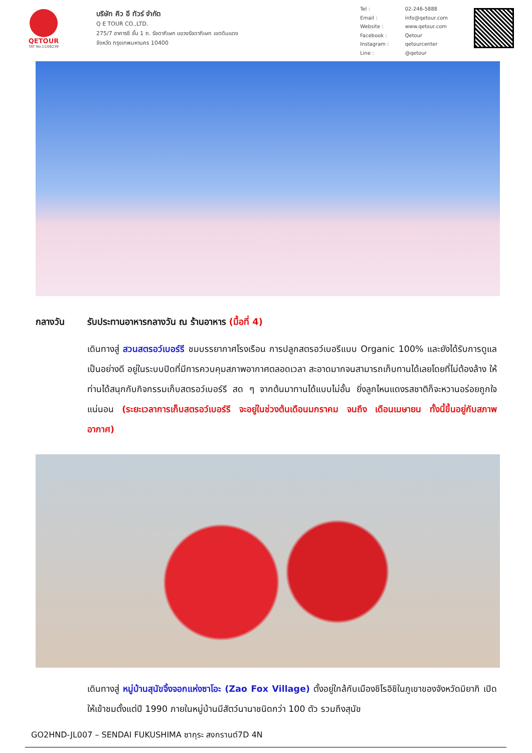QETOUR
TAT No.11/06239
บริษัท คิว อี ทัวร์ จำกัด
Q E TOUR CO.,LTD.
275/7 อาคารซี ชั้น 1 ถ. รัชดาภิเษก แขวงรัชดาภิเษก เขตดินแดง
จังหวัด กรุงเทพมหานคร 10400
| Tel : | 02-246-5888 |
| Email : | info@qetour.com |
| Website : | www.qetour.com |
| Facebook : | Qetour |
| Instagram : | qetourcenter |
| Line : | @qetour |
กลางวัน รับประทานอาหารกลางวัน ณ ร้านอาหาร (มื้อที่ 4)
เดินทางสู่ สวนสตรอว์เบอร์รี ชมบรรยากาศโรงเรือน การปลูกสตรอว์เบอรีแบบ Organic 100% และยังได้รับการดูแลเป็นอย่างดี อยู่ในระบบปิดที่มีการควบคุมสภาพอากาศตลอดเวลา สะอาดมากจนสามารถเก็บทานได้เลยโดยที่ไม่ต้องล้าง ให้ท่านได้สนุกกับกิจกรรมเก็บสตรอว์เบอร์รี สด ๆ จากต้นมาทานได้แบบไม่อั้น ยิ่งลูกไหนแดงรสชาติก็จะหวานอร่อยถูกใจแน่นอน (ระยะเวลาการเก็บสตรอว์เบอร์รี จะอยู่ในช่วงต้นเดือนมกราคม จนถึง เดือนเมษายน ทั้งนี้ขึ้นอยู่กับสภาพอากาศ)
เดินทางสู่ หมู่บ้านสุนัขจิ้งจอกแห่งซาโอะ (Zao Fox Village) ตั้งอยู่ใกล้กับเมืองชิโรอิชิในภูเขาของจังหวัดมิยากิ เปิดให้เข้าชมตั้งแต่ปี 1990 ภายในหมู่บ้านมีสัตว์นานาชนิดกว่า 100 ตัว รวมถึงสุนัข
GO2HND-JL007 – SENDAI FUKUSHIMA ซากุระ สงกรานต์7D 4N